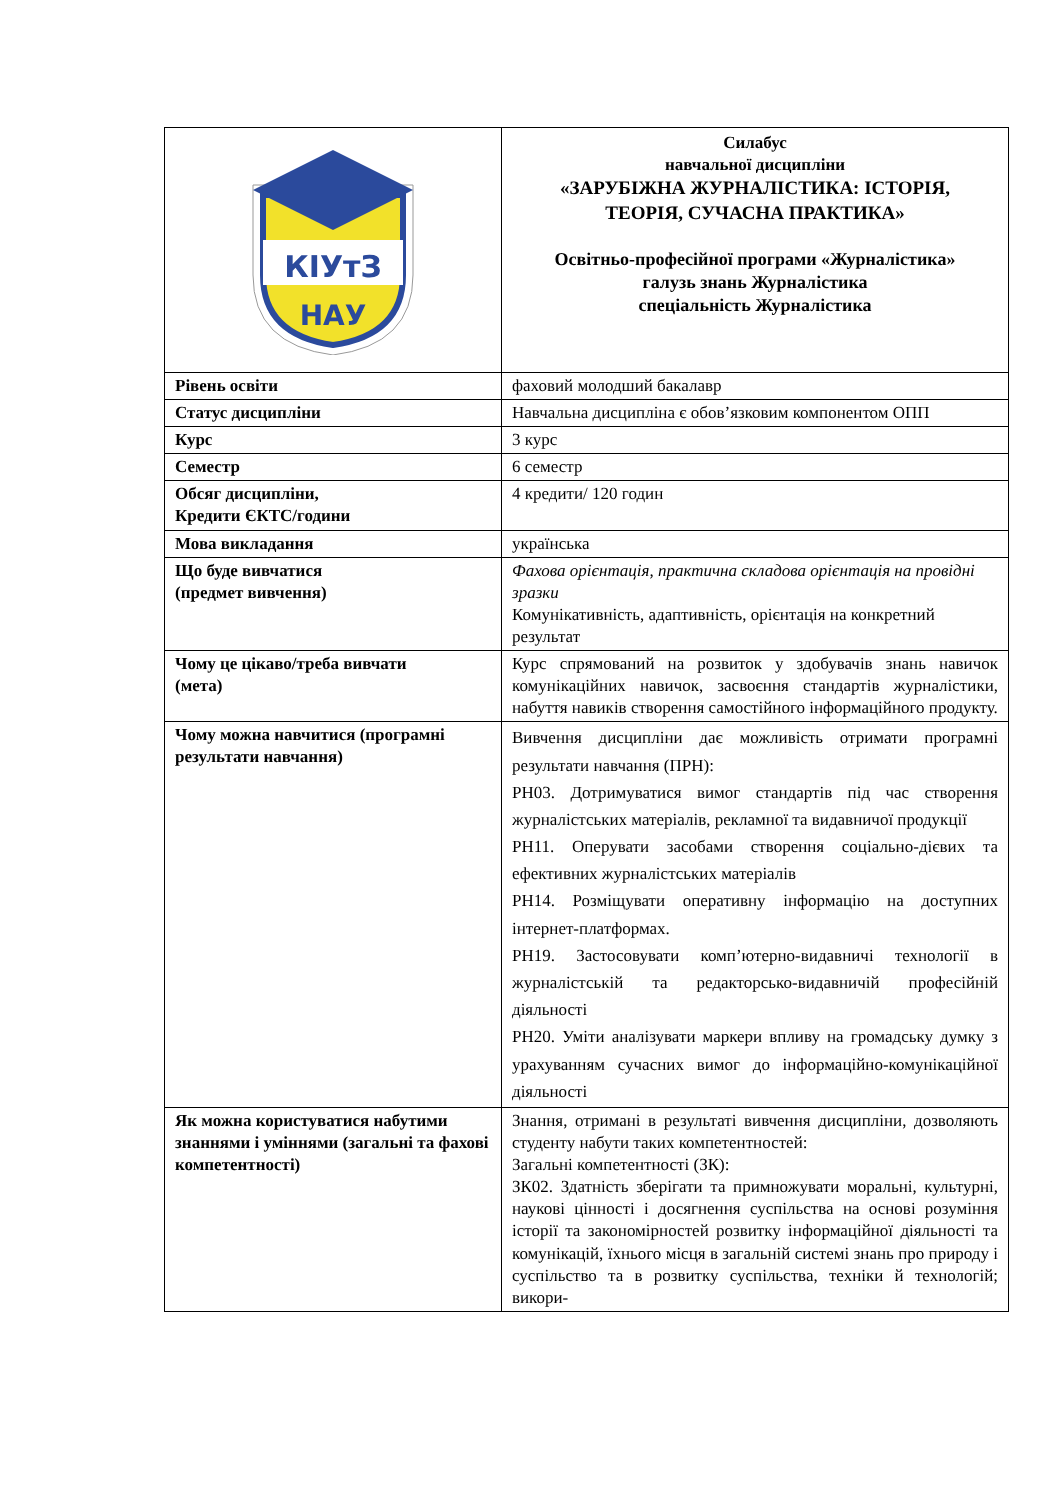| КІУтЗ НАУ | Силабус навчальної дисципліни «ЗАРУБІЖНА ЖУРНАЛІСТИКА: ІСТОРІЯ, ТЕОРІЯ, СУЧАСНА ПРАКТИКА» Освітньо-професійної програми «Журналістика» галузь знань Журналістика спеціальність Журналістика |
| Рівень освіти | фаховий молодший бакалавр |
| Статус дисципліни | Навчальна дисципліна є обов’язковим компонентом ОПП |
| Курс | 3 курс |
| Семестр | 6 семестр |
| Обсяг дисципліни, Кредити ЄКТС/години | 4 кредити/ 120 годин |
| Мова викладання | українська |
| Що буде вивчатися (предмет вивчення) | Фахова орієнтація, практична складова орієнтація на провідні зразки Комунікативність, адаптивність, орієнтація на конкретний результат |
| Чому це цікаво/треба вивчати (мета) | Курс спрямований на розвиток у здобувачів знань навичок комунікаційних навичок, засвоєння стандартів журналістики, набуття навиків створення самостійного інформаційного продукту. |
| Чому можна навчитися (програмні результати навчання) | Вивчення дисципліни дає можливість отримати програмні результати навчання (ПРН): РН03. Дотримуватися вимог стандартів під час створення журналістських матеріалів, рекламної та видавничої продукції РН11. Оперувати засобами створення соціально-дієвих та ефективних журналістських матеріалів РН14. Розміщувати оперативну інформацію на доступних інтернет-платформах. РН19. Застосовувати комп’ютерно-видавничі технології в журналістській та редакторсько-видавничій професійній діяльності РН20. Уміти аналізувати маркери впливу на громадську думку з урахуванням сучасних вимог до інформаційно-комунікаційної діяльності |
| Як можна користуватися набутими знаннями і уміннями (загальні та фахові компетентності) | Знання, отримані в результаті вивчення дисципліни, дозволяють студенту набути таких компетентностей: Загальні компетентності (ЗК): ЗК02. Здатність зберігати та примножувати моральні, культурні, наукові цінності і досягнення суспільства на основі розуміння історії та закономірностей розвитку інформаційної діяльності та комунікацій, їхнього місця в загальній системі знань про природу і суспільство та в розвитку суспільства, техніки й технологій; викори- |